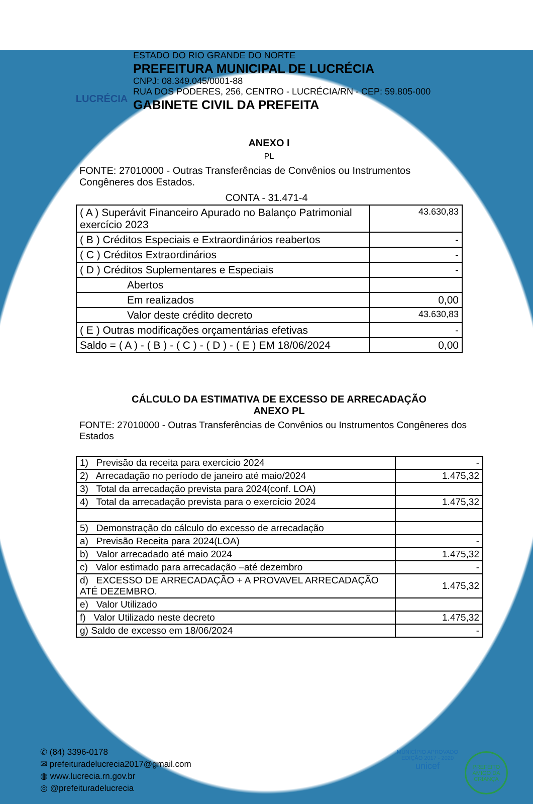LUCRÉCIA
ESTADO DO RIO GRANDE DO NORTE
PREFEITURA MUNICIPAL DE LUCRÉCIA
CNPJ: 08.349.045/0001-88
RUA DOS PODERES, 256, CENTRO - LUCRÉCIA/RN - CEP: 59.805-000
GABINETE CIVIL DA PREFEITA
ANEXO I
PL
FONTE: 27010000 - Outras Transferências de Convênios ou Instrumentos Congêneres dos Estados.
CONTA - 31.471-4
| ( A ) Superávit Financeiro Apurado no Balanço Patrimonial exercício 2023 | 43.630,83 |
| ( B ) Créditos Especiais e Extraordinários reabertos | - |
| ( C ) Créditos Extraordinários | - |
| ( D ) Créditos Suplementares e Especiais | - |
| Abertos | |
| Em realizados | 0,00 |
| Valor deste crédito decreto | 43.630,83 |
| ( E ) Outras modificações orçamentárias efetivas | - |
| Saldo = ( A ) - ( B ) - ( C ) - ( D ) - ( E ) EM 18/06/2024 | 0,00 |
CÁLCULO DA ESTIMATIVA DE EXCESSO DE ARRECADAÇÃO
ANEXO PL
FONTE: 27010000 - Outras Transferências de Convênios ou Instrumentos Congêneres dos Estados
| 1) Previsão da receita para exercício 2024 | - |
| 2) Arrecadação no período de janeiro até maio/2024 | 1.475,32 |
| 3) Total da arrecadação prevista para 2024(conf. LOA) | |
| 4) Total da arrecadação prevista para o exercício 2024 | 1.475,32 |
| 5) Demonstração do cálculo do excesso de arrecadação | |
| a) Previsão Receita para 2024(LOA) | - |
| b) Valor arrecadado até maio 2024 | 1.475,32 |
| c) Valor estimado para arrecadação –até dezembro | - |
| d) EXCESSO DE ARRECADAÇÃO + A PROVAVEL ARRECADAÇÃO ATÉ DEZEMBRO. | 1.475,32 |
| e) Valor Utilizado | |
| f) Valor Utilizado neste decreto | 1.475,32 |
| g) Saldo de excesso em 18/06/2024 | - |
✆ (84) 3396-0178
✉ prefeituradelucrecia2017@gmail.com
◍ www.lucrecia.rn.gov.br
◎ @prefeituradelucrecia
MUNICÍPIO APROVADO
EDIÇÃO 2017 - 2020
unicef
PREFEITO AMIGO DA CRIANÇA